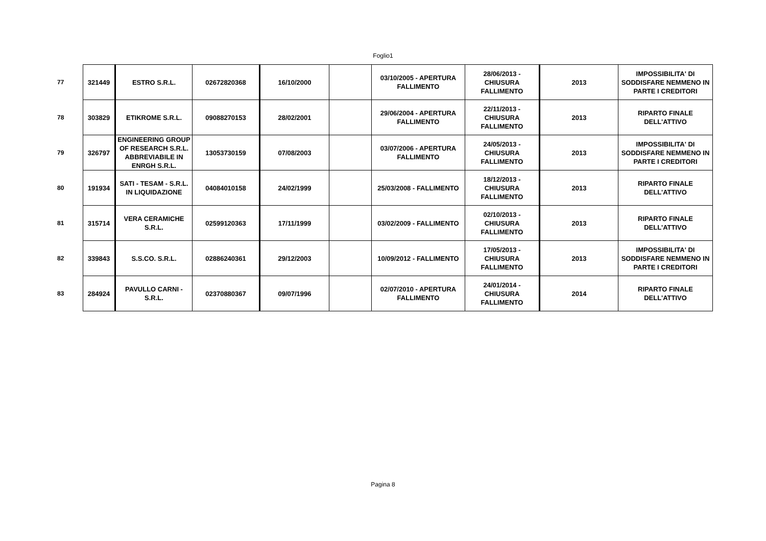Foglio1
| 77 | 321449 | ESTRO S.R.L. | 02672820368 | 16/10/2000 | | 03/10/2005 - APERTURA FALLIMENTO | 28/06/2013 - CHIUSURA FALLIMENTO | 2013 | IMPOSSIBILITA' DI SODDISFARE NEMMENO IN PARTE I CREDITORI |
| 78 | 303829 | ETIKROME S.R.L. | 09088270153 | 28/02/2001 | | 29/06/2004 - APERTURA FALLIMENTO | 22/11/2013 - CHIUSURA FALLIMENTO | 2013 | RIPARTO FINALE DELL'ATTIVO |
| 79 | 326797 | ENGINEERING GROUP OF RESEARCH S.R.L. ABBREVIABILE IN ENRGH S.R.L. | 13053730159 | 07/08/2003 | | 03/07/2006 - APERTURA FALLIMENTO | 24/05/2013 - CHIUSURA FALLIMENTO | 2013 | IMPOSSIBILITA' DI SODDISFARE NEMMENO IN PARTE I CREDITORI |
| 80 | 191934 | SATI - TESAM - S.R.L. IN LIQUIDAZIONE | 04084010158 | 24/02/1999 | | 25/03/2008 - FALLIMENTO | 18/12/2013 - CHIUSURA FALLIMENTO | 2013 | RIPARTO FINALE DELL'ATTIVO |
| 81 | 315714 | VERA CERAMICHE S.R.L. | 02599120363 | 17/11/1999 | | 03/02/2009 - FALLIMENTO | 02/10/2013 - CHIUSURA FALLIMENTO | 2013 | RIPARTO FINALE DELL'ATTIVO |
| 82 | 339843 | S.S.CO. S.R.L. | 02886240361 | 29/12/2003 | | 10/09/2012 - FALLIMENTO | 17/05/2013 - CHIUSURA FALLIMENTO | 2013 | IMPOSSIBILITA' DI SODDISFARE NEMMENO IN PARTE I CREDITORI |
| 83 | 284924 | PAVULLO CARNI - S.R.L. | 02370880367 | 09/07/1996 | | 02/07/2010 - APERTURA FALLIMENTO | 24/01/2014 - CHIUSURA FALLIMENTO | 2014 | RIPARTO FINALE DELL'ATTIVO |
Pagina 8